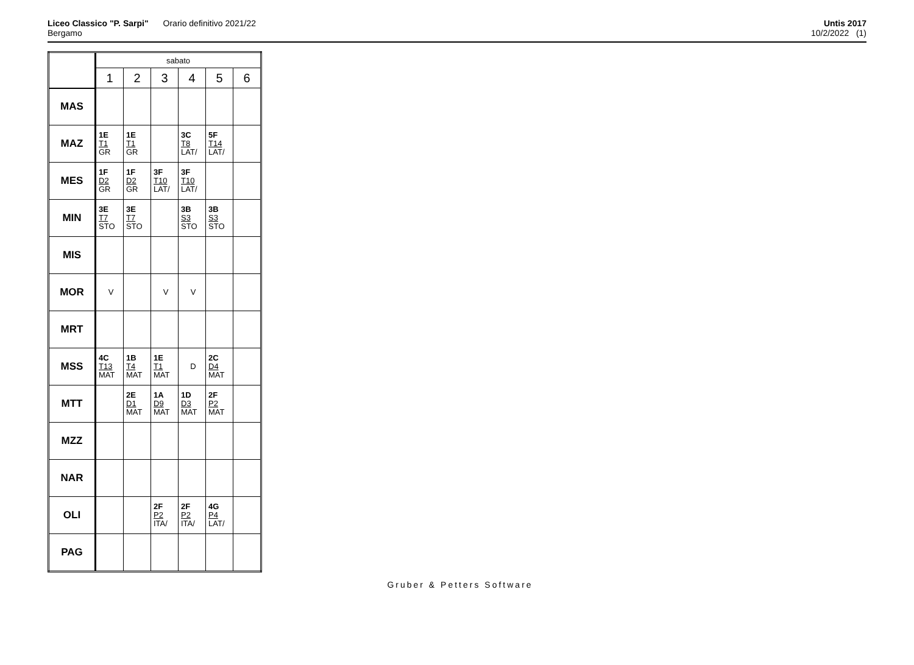Liceo Classico "P. Sarpi" Orario definitivo 2021/22
Bergamo
Untis 2017
10/2/2022 (1)
| | sabato | | | | | |
| --- | --- | --- | --- | --- | --- | --- |
| | 1 | 2 | 3 | 4 | 5 | 6 |
| MAS | | | | | | |
| MAZ | 1E T1 GR | 1E T1 GR | | 3C T8 LAT/ | 5F T14 LAT/ | |
| MES | 1F D2 GR | 1F D2 GR | 3F T10 LAT/ | 3F T10 LAT/ | | |
| MIN | 3E T7 STO | 3E T7 STO | | 3B S3 STO | 3B S3 STO | |
| MIS | | | | | | |
| MOR | V | | V | V | | |
| MRT | | | | | | |
| MSS | 4C T13 MAT | 1B T4 MAT | 1E T1 MAT | D | 2C D4 MAT | |
| MTT | | 2E D1 MAT | 1A D9 MAT | 1D D3 MAT | 2F P2 MAT | |
| MZZ | | | | | | |
| NAR | | | | | | |
| OLI | | | 2F P2 ITA/ | 2F P2 ITA/ | 4G P4 LAT/ | |
| PAG | | | | | | |
Gruber & Petters Software